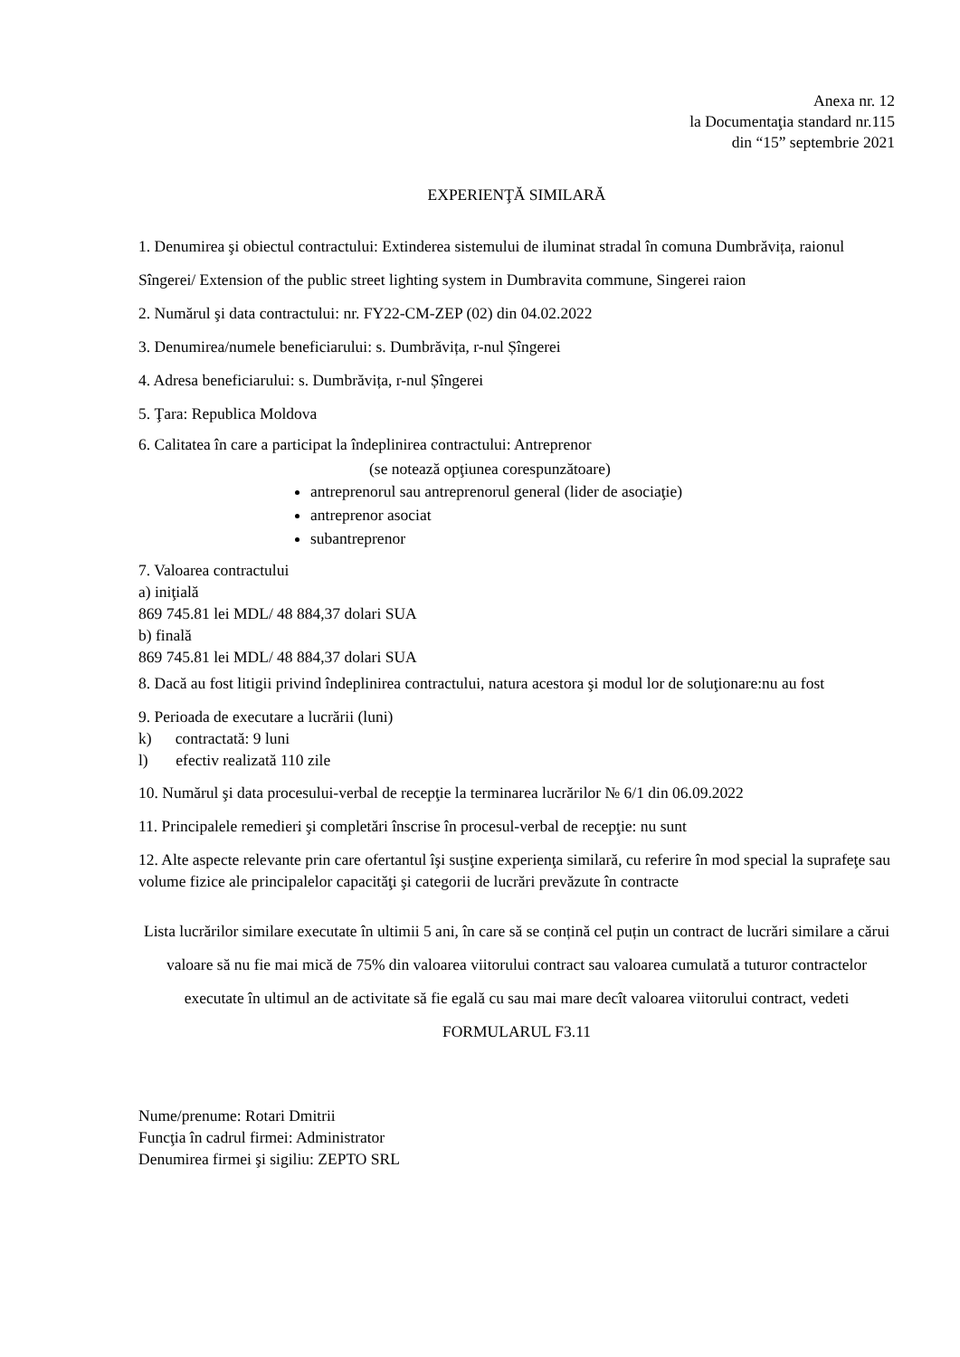Anexa nr. 12
la Documentaţia standard nr.115
din “15” septembrie 2021
EXPERIENŢĂ SIMILARĂ
1. Denumirea şi obiectul contractului: Extinderea sistemului de iluminat stradal în comuna Dumbrăvița, raionul Sîngerei/ Extension of the public street lighting system in Dumbravita commune, Singerei raion
2. Numărul şi data contractului: nr. FY22-CM-ZEP (02) din 04.02.2022
3. Denumirea/numele beneficiarului: s. Dumbrăvița, r-nul Șîngerei
4. Adresa beneficiarului: s. Dumbrăvița, r-nul Șîngerei
5. Ţara: Republica Moldova
6. Calitatea în care a participat la îndeplinirea contractului: Antreprenor
(se notează opţiunea corespunzătoare)
antreprenorul sau antreprenorul general (lider de asociaţie)
antreprenor asociat
subantreprenor
7. Valoarea contractului
a) iniţială
869 745.81 lei MDL/ 48 884,37 dolari SUA
b) finală
869 745.81 lei MDL/ 48 884,37 dolari SUA
8. Dacă au fost litigii privind îndeplinirea contractului, natura acestora şi modul lor de soluţionare:nu au fost
9. Perioada de executare a lucrării (luni)
k) contractată: 9 luni
l) efectiv realizată 110 zile
10. Numărul şi data procesului-verbal de recepţie la terminarea lucrărilor № 6/1 din 06.09.2022
11. Principalele remedieri şi completări înscrise în procesul-verbal de recepţie: nu sunt
12. Alte aspecte relevante prin care ofertantul îşi susţine experienţa similară, cu referire în mod special la suprafeţe sau volume fizice ale principalelor capacităţi şi categorii de lucrări prevăzute în contracte
Lista lucrărilor similare executate în ultimii 5 ani, în care să se conțină cel puțin un contract de lucrări similare a cărui valoare să nu fie mai mică de 75% din valoarea viitorului contract sau valoarea cumulată a tuturor contractelor executate în ultimul an de activitate să fie egală cu sau mai mare decît valoarea viitorului contract, vedeti FORMULARUL F3.11
Nume/prenume: Rotari Dmitrii
Funcţia în cadrul firmei: Administrator
Denumirea firmei şi sigiliu: ZEPTO SRL